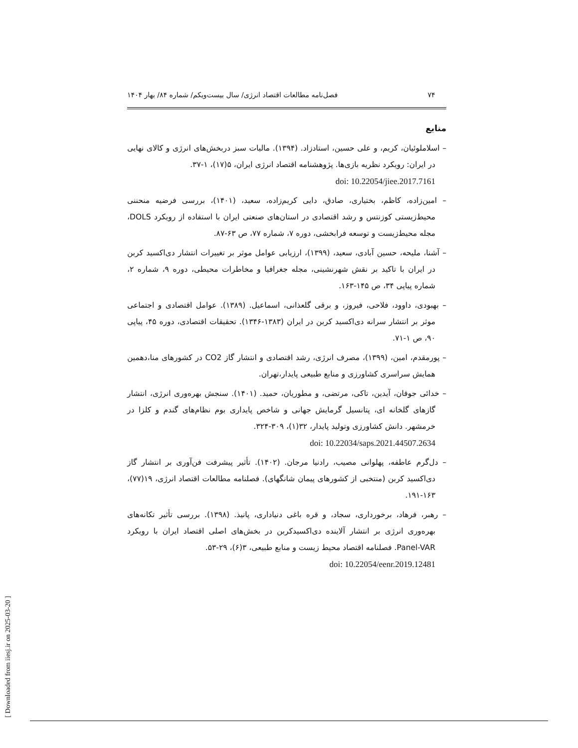۷۴ فصل‌نامه مطالعات اقتصاد انرژی/ سال بیست‌ویکم/ شماره ۸۴/ بهار ۱۴۰۴
منابع
– اسلاملوئیان، کریم، و علی حسین، استادزاد. (۱۳۹۴). مالیات سبز دربخش‌های انرژی و کالای نهایی در ایران: رویکرد نظریه بازی‌ها. پژوهشنامه اقتصاد انرژی ایران، ۵(۱۷)، ۱-۳۷.
doi: 10.22054/jiee.2017.7161
– امین‌زاده، کاظم، بختیاری، صادق، دایی کریم‌زاده، سعید، (۱۴۰۱)، بررسی فرضیه منحننی محیط‌زیستی کوزنتس و رشد اقتصادی در استان‌های صنعتی ایران با استفاده از رویکرد DOLS، مجله محیط‌زیست و توسعه فرابخشی، دوره ۷، شماره ۷۷، ص ۶۳-۸۷.
– آشنا، ملیحه، حسین آبادی، سعید، (۱۳۹۹)، ارزیابی عوامل موثر بر تغییرات انتشار دی‌اکسید کربن در ایران با تاکید بر نقش شهرنشینی، مجله جغرافیا و مخاطرات محیطی، دوره ۹، شماره ۲، شماره پیاپی ۳۴، ص ۱۴۵-۱۶۳.
– بهبودی، داوود، فلاحی، فیروز، و برقی گلعذانی، اسماعیل. (۱۳۸۹). عوامل اقتصادی و اجتماعی موثر بر انتشار سرانه دی‌اکسید کربن در ایران (۱۳۸۳-۱۳۴۶). تحقیقات اقتصادی، دوره ۴۵، پیاپی ۹۰، ص ۱-۷۱.
– پورمقدم، امین، (۱۳۹۹)، مصرف انرژی، رشد اقتصادی و انتشار گاز CO2 در کشورهای منا،دهمین همایش سراسری کشاورزی و منابع طبیعی پایدار،تهران.
– خدائی جوقان، آیدین، تاکی، مرتضی، و مطوریان، حمید. (۱۴۰۱). سنجش بهره‌وری انرژی، انتشار گازهای گلخانه ای، پتانسیل گرمایش جهانی و شاخص پایداری بوم نظام‌های گندم و کلزا در خرمشهر. دانش کشاورزی وتولید پایدار، ۳۲(۱)، ۳۰۹-۳۲۴.
doi: 10.22034/saps.2021.44507.2634
– دل‌گرم عاطفه، پهلوانی مصیب، رادنیا مرجان. (۱۴۰۲). تأثیر پیشرفت فن‌آوری بر انتشار گاز دی‌اکسید کربن (منتخبی از کشورهای پیمان شانگهای). فصلنامه مطالعات اقتصاد انرژی، ۱۹(۷۷)، ۱۶۳-۱۹۱.
– رهبر، فرهاد، برخورداری، سجاد، و قره باغی دنیاداری، پانیذ. (۱۳۹۸). بررسی تأثیر تکانه‌های بهره‌وری انرژی بر انتشار آلاینده دی‌اکسیدکربن در بخش‌های اصلی اقتصاد ایران با رویکرد Panel-VAR. فصلنامه اقتصاد محیط زیست و منابع طبیعی، ۳(۶)، ۲۹-۵۳.
doi: 10.22054/eenr.2019.12481
[ Downloaded from iiesj.ir on 2025-03-20 ]